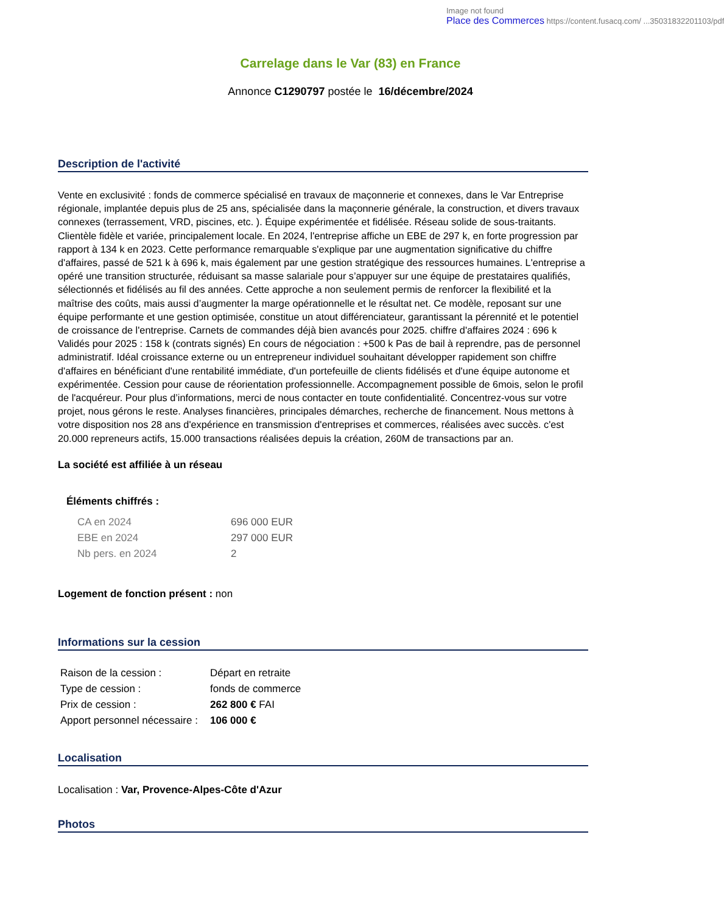Image not found
Place des Commerces https://content.fusacq.com/ ...35031832201103/pdf
Carrelage dans le Var (83) en France
Annonce C1290797 postée le 16/décembre/2024
Description de l'activité
Vente en exclusivité : fonds de commerce spécialisé en travaux de maçonnerie et connexes, dans le Var Entreprise régionale, implantée depuis plus de 25 ans, spécialisée dans la maçonnerie générale, la construction, et divers travaux connexes (terrassement, VRD, piscines, etc. ). Équipe expérimentée et fidélisée. Réseau solide de sous-traitants. Clientèle fidèle et variée, principalement locale. En 2024, l'entreprise affiche un EBE de 297 k, en forte progression par rapport à 134 k en 2023. Cette performance remarquable s'explique par une augmentation significative du chiffre d'affaires, passé de 521 k à 696 k, mais également par une gestion stratégique des ressources humaines. L'entreprise a opéré une transition structurée, réduisant sa masse salariale pour s’appuyer sur une équipe de prestataires qualifiés, sélectionnés et fidélisés au fil des années. Cette approche a non seulement permis de renforcer la flexibilité et la maîtrise des coûts, mais aussi d’augmenter la marge opérationnelle et le résultat net. Ce modèle, reposant sur une équipe performante et une gestion optimisée, constitue un atout différenciateur, garantissant la pérennité et le potentiel de croissance de l'entreprise. Carnets de commandes déjà bien avancés pour 2025. chiffre d'affaires 2024 : 696 k Validés pour 2025 : 158 k (contrats signés) En cours de négociation : +500 k Pas de bail à reprendre, pas de personnel administratif. Idéal croissance externe ou un entrepreneur individuel souhaitant développer rapidement son chiffre d'affaires en bénéficiant d'une rentabilité immédiate, d'un portefeuille de clients fidélisés et d'une équipe autonome et expérimentée. Cession pour cause de réorientation professionnelle. Accompagnement possible de 6mois, selon le profil de l'acquéreur. Pour plus d’informations, merci de nous contacter en toute confidentialité. Concentrez-vous sur votre projet, nous gérons le reste. Analyses financières, principales démarches, recherche de financement. Nous mettons à votre disposition nos 28 ans d'expérience en transmission d'entreprises et commerces, réalisées avec succès. c'est 20.000 repreneurs actifs, 15.000 transactions réalisées depuis la création, 260M de transactions par an.
La société est affiliée à un réseau
Éléments chiffrés :
| CA en 2024 | 696 000 EUR |
| EBE en 2024 | 297 000 EUR |
| Nb pers. en 2024 | 2 |
Logement de fonction présent : non
Informations sur la cession
| Raison de la cession : | Départ en retraite |
| Type de cession : | fonds de commerce |
| Prix de cession : | 262 800 € FAI |
| Apport personnel nécessaire : | 106 000 € |
Localisation
Localisation : Var, Provence-Alpes-Côte d'Azur
Photos